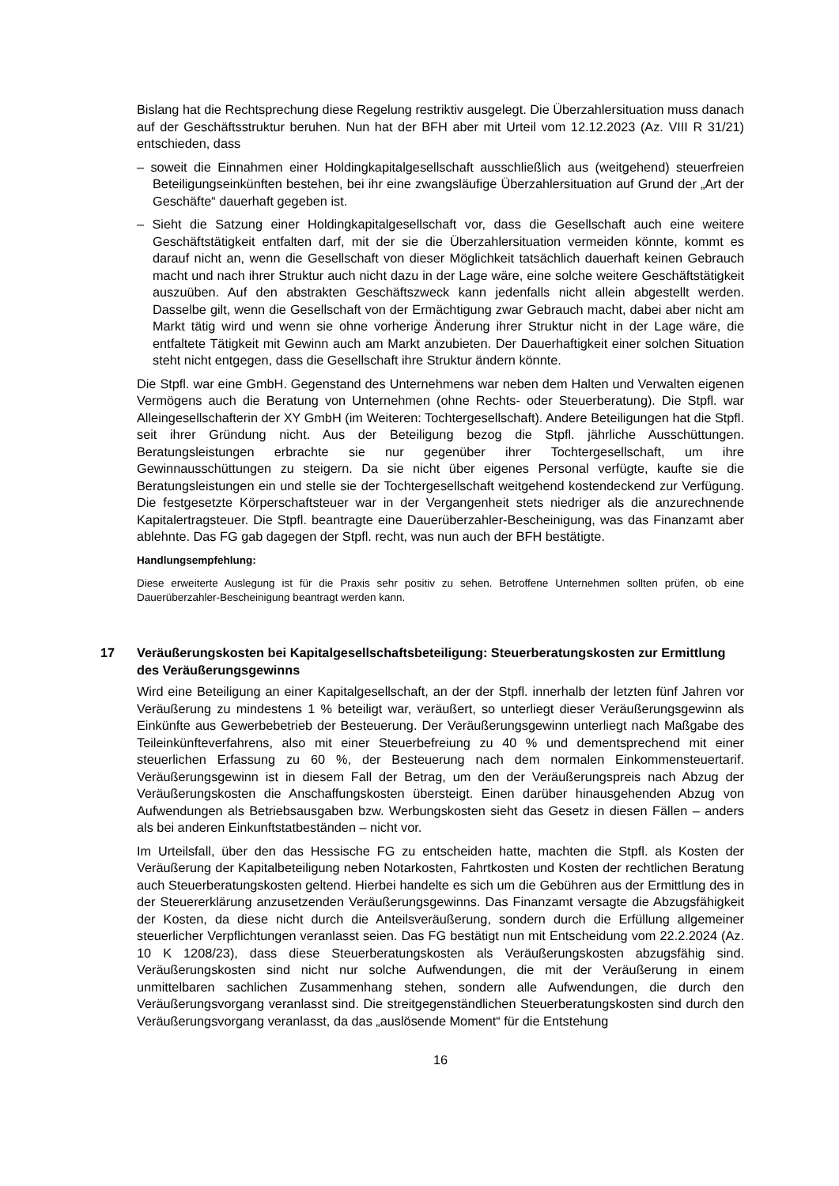Bislang hat die Rechtsprechung diese Regelung restriktiv ausgelegt. Die Überzahlersituation muss danach auf der Geschäftsstruktur beruhen. Nun hat der BFH aber mit Urteil vom 12.12.2023 (Az. VIII R 31/21) entschieden, dass
– soweit die Einnahmen einer Holdingkapitalgesellschaft ausschließlich aus (weitgehend) steuerfreien Beteiligungseinkünften bestehen, bei ihr eine zwangsläufige Überzahlersituation auf Grund der „Art der Geschäfte“ dauerhaft gegeben ist.
– Sieht die Satzung einer Holdingkapitalgesellschaft vor, dass die Gesellschaft auch eine weitere Geschäftstätigkeit entfalten darf, mit der sie die Überzahlersituation vermeiden könnte, kommt es darauf nicht an, wenn die Gesellschaft von dieser Möglichkeit tatsächlich dauerhaft keinen Gebrauch macht und nach ihrer Struktur auch nicht dazu in der Lage wäre, eine solche weitere Geschäftstätigkeit auszuüben. Auf den abstrakten Geschäftszweck kann jedenfalls nicht allein abgestellt werden. Dasselbe gilt, wenn die Gesellschaft von der Ermächtigung zwar Gebrauch macht, dabei aber nicht am Markt tätig wird und wenn sie ohne vorherige Änderung ihrer Struktur nicht in der Lage wäre, die entfaltete Tätigkeit mit Gewinn auch am Markt anzubieten. Der Dauerhaftigkeit einer solchen Situation steht nicht entgegen, dass die Gesellschaft ihre Struktur ändern könnte.
Die Stpfl. war eine GmbH. Gegenstand des Unternehmens war neben dem Halten und Verwalten eigenen Vermögens auch die Beratung von Unternehmen (ohne Rechts- oder Steuerberatung). Die Stpfl. war Alleingesellschafterin der XY GmbH (im Weiteren: Tochtergesellschaft). Andere Beteiligungen hat die Stpfl. seit ihrer Gründung nicht. Aus der Beteiligung bezog die Stpfl. jährliche Ausschüttungen. Beratungsleistungen erbrachte sie nur gegenüber ihrer Tochtergesellschaft, um ihre Gewinnausschüttungen zu steigern. Da sie nicht über eigenes Personal verfügte, kaufte sie die Beratungsleistungen ein und stelle sie der Tochtergesellschaft weitgehend kostendeckend zur Verfügung. Die festgesetzte Körperschaftsteuer war in der Vergangenheit stets niedriger als die anzurechnende Kapitalertragsteuer. Die Stpfl. beantragte eine Dauerüberzahler-Bescheinigung, was das Finanzamt aber ablehnte. Das FG gab dagegen der Stpfl. recht, was nun auch der BFH bestätigte.
Handlungsempfehlung:
Diese erweiterte Auslegung ist für die Praxis sehr positiv zu sehen. Betroffene Unternehmen sollten prüfen, ob eine Dauerüberzahler-Bescheinigung beantragt werden kann.
17 Veräußerungskosten bei Kapitalgesellschaftsbeteiligung: Steuerberatungskosten zur Ermittlung des Veräußerungsgewinns
Wird eine Beteiligung an einer Kapitalgesellschaft, an der der Stpfl. innerhalb der letzten fünf Jahren vor Veräußerung zu mindestens 1 % beteiligt war, veräußert, so unterliegt dieser Veräußerungsgewinn als Einkünfte aus Gewerbebetrieb der Besteuerung. Der Veräußerungsgewinn unterliegt nach Maßgabe des Teileinkünfteverfahrens, also mit einer Steuerbefreiung zu 40 % und dementsprechend mit einer steuerlichen Erfassung zu 60 %, der Besteuerung nach dem normalen Einkommensteuertarif. Veräußerungsgewinn ist in diesem Fall der Betrag, um den der Veräußerungspreis nach Abzug der Veräußerungskosten die Anschaffungskosten übersteigt. Einen darüber hinausgehenden Abzug von Aufwendungen als Betriebsausgaben bzw. Werbungskosten sieht das Gesetz in diesen Fällen – anders als bei anderen Einkunftstatbeständen – nicht vor.
Im Urteilsfall, über den das Hessische FG zu entscheiden hatte, machten die Stpfl. als Kosten der Veräußerung der Kapitalbeteiligung neben Notarkosten, Fahrtkosten und Kosten der rechtlichen Beratung auch Steuerberatungskosten geltend. Hierbei handelte es sich um die Gebühren aus der Ermittlung des in der Steuererklärung anzusetzenden Veräußerungsgewinns. Das Finanzamt versagte die Abzugsfähigkeit der Kosten, da diese nicht durch die Anteilsveräußerung, sondern durch die Erfüllung allgemeiner steuerlicher Verpflichtungen veranlasst seien. Das FG bestätigt nun mit Entscheidung vom 22.2.2024 (Az. 10 K 1208/23), dass diese Steuerberatungskosten als Veräußerungskosten abzugsfähig sind. Veräußerungskosten sind nicht nur solche Aufwendungen, die mit der Veräußerung in einem unmittelbaren sachlichen Zusammenhang stehen, sondern alle Aufwendungen, die durch den Veräußerungsvorgang veranlasst sind. Die streitgegenständlichen Steuerberatungskosten sind durch den Veräußerungsvorgang veranlasst, da das „auslösende Moment“ für die Entstehung
16